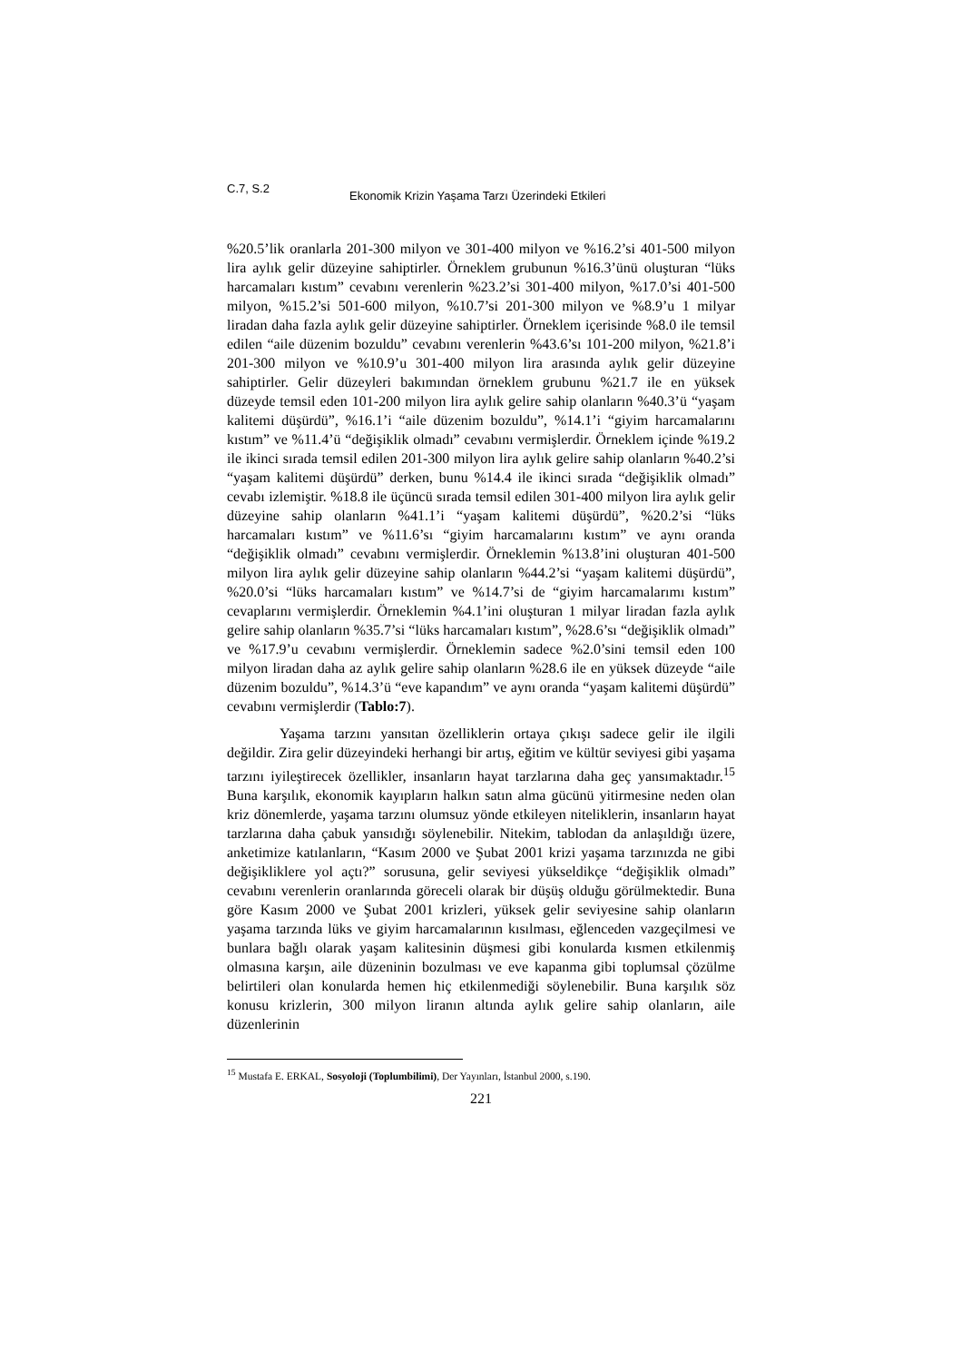C.7, S.2 Ekonomik Krizin Yaşama Tarzı Üzerindeki Etkileri
%20.5’lik oranlarla 201-300 milyon ve 301-400 milyon ve %16.2’si 401-500 milyon lira aylık gelir düzeyine sahiptirler. Örneklem grubunun %16.3’ünü oluşturan “lüks harcamaları kıstım” cevabını verenlerin %23.2’si 301-400 milyon, %17.0’si 401-500 milyon, %15.2’si 501-600 milyon, %10.7’si 201-300 milyon ve %8.9’u 1 milyar liradan daha fazla aylık gelir düzeyine sahiptirler. Örneklem içerisinde %8.0 ile temsil edilen “aile düzenim bozuldu” cevabını verenlerin %43.6’sı 101-200 milyon, %21.8’i 201-300 milyon ve %10.9’u 301-400 milyon lira arasında aylık gelir düzeyine sahiptirler. Gelir düzeyleri bakımından örneklem grubunu %21.7 ile en yüksek düzeyde temsil eden 101-200 milyon lira aylık gelire sahip olanların %40.3’ü “yaşam kalitemi düşürdü”, %16.1’i “aile düzenim bozuldu”, %14.1’i “giyim harcamalarını kıstım” ve %11.4’ü “değişiklik olmadı” cevabını vermişlerdir. Örneklem içinde %19.2 ile ikinci sırada temsil edilen 201-300 milyon lira aylık gelire sahip olanların %40.2’si “yaşam kalitemi düşürdü” derken, bunu %14.4 ile ikinci sırada “değişiklik olmadı” cevabı izlemiştir. %18.8 ile üçüncü sırada temsil edilen 301-400 milyon lira aylık gelir düzeyine sahip olanların %41.1’i “yaşam kalitemi düşürdü”, %20.2’si “lüks harcamaları kıstım” ve %11.6’sı “giyim harcamalarını kıstım” ve aynı oranda “değişiklik olmadı” cevabını vermişlerdir. Örneklemin %13.8’ini oluşturan 401-500 milyon lira aylık gelir düzeyine sahip olanların %44.2’si “yaşam kalitemi düşürdü”, %20.0’si “lüks harcamaları kıstım” ve %14.7’si de “giyim harcamalarımı kıstım” cevaplarını vermişlerdir. Örneklemin %4.1’ini oluşturan 1 milyar liradan fazla aylık gelire sahip olanların %35.7’si “lüks harcamaları kıstım”, %28.6’sı “değişiklik olmadı” ve %17.9’u cevabını vermişlerdir. Örneklemin sadece %2.0’sini temsil eden 100 milyon liradan daha az aylık gelire sahip olanların %28.6 ile en yüksek düzeyde “aile düzenim bozuldu”, %14.3’ü “eve kapandım” ve aynı oranda “yaşam kalitemi düşürdü” cevabını vermişlerdir (Tablo:7).
Yaşama tarzını yansıtan özelliklerin ortaya çıkışı sadece gelir ile ilgili değildir. Zira gelir düzeyindeki herhangi bir artış, eğitim ve kültür seviyesi gibi yaşama tarzını iyileştirecek özellikler, insanların hayat tarzlarına daha geç yansımaktadır.<sup>15</sup> Buna karşılık, ekonomik kayıpların halkın satın alma gücünü yitirmesine neden olan kriz dönemlerde, yaşama tarzını olumsuz yönde etkileyen niteliklerin, insanların hayat tarzlarına daha çabuk yansıdığı söylenebilir. Nitekim, tablodan da anlaşıldığı üzere, anketimize katılanların, “Kasım 2000 ve Şubat 2001 krizi yaşama tarzınızda ne gibi değişikliklere yol açtı?” sorusuna, gelir seviyesi yükseldikçe “değişiklik olmadı” cevabını verenlerin oranlarında göreceli olarak bir düşüş olduğu görülmektedir. Buna göre Kasım 2000 ve Şubat 2001 krizleri, yüksek gelir seviyesine sahip olanların yaşama tarzında lüks ve giyim harcamalarının kısılması, eğlenceden vazgeçilmesi ve bunlara bağlı olarak yaşam kalitesinin düşmesi gibi konularda kısmen etkilenmiş olmasına karşın, aile düzeninin bozulması ve eve kapanma gibi toplumsal çözülme belirtileri olan konularda hemen hiç etkilenmediği söylenebilir. Buna karşılık söz konusu krizlerin, 300 milyon liranın altında aylık gelire sahip olanların, aile düzenlerinin
<sup>15</sup> Mustafa E. ERKAL, Sosyoloji (Toplumbilimi), Der Yayınları, İstanbul 2000, s.190.
221